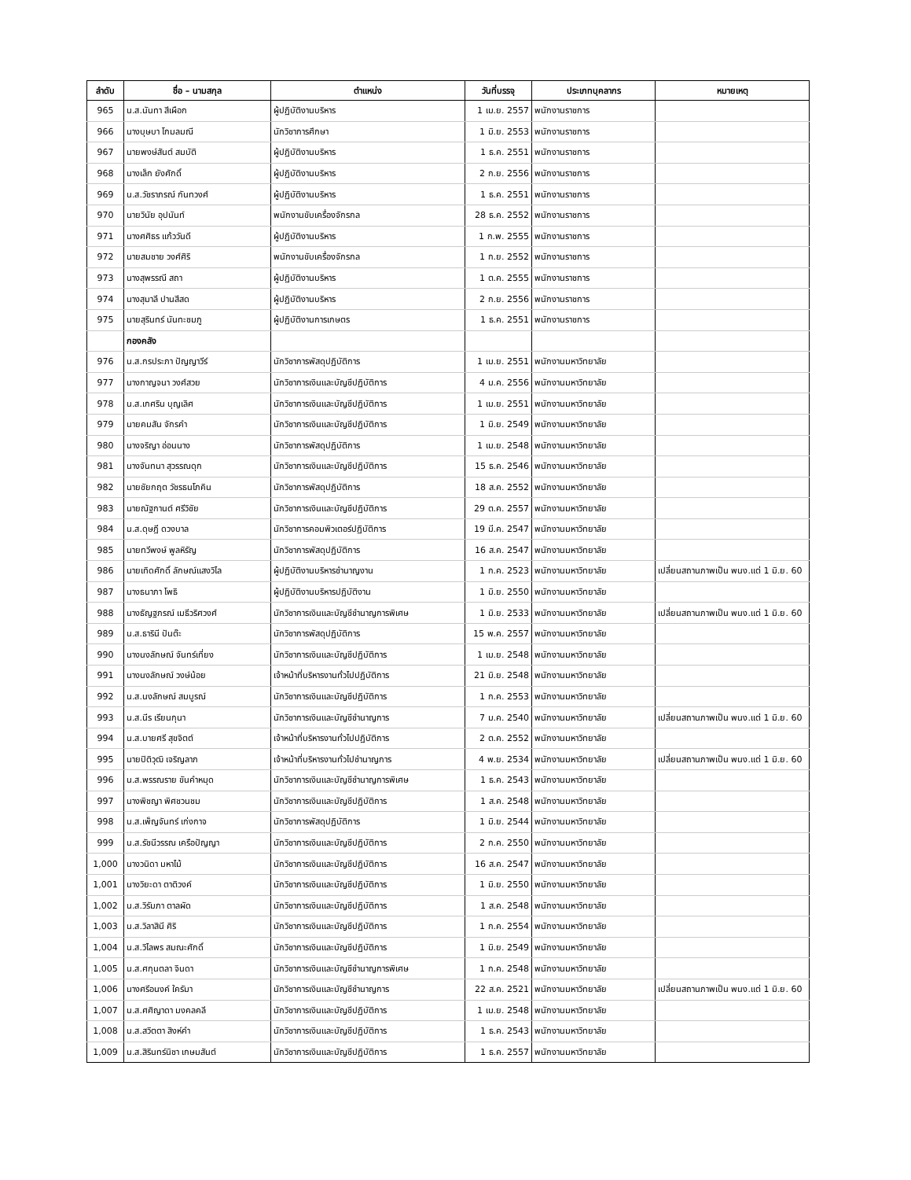| ลำดับ | ชื่อ – นามสกุล | ตำแหน่ง | วันที่บรรจุ | ประเภทบุคลากร | หมายเหตุ |
| --- | --- | --- | --- | --- | --- |
| 965 | น.ส.นันทา สีเผือก | ผู้ปฏิบัติงานบริหาร | 1 เม.ย. 2557 | พนักงานราชการ | |
| 966 | นางบุษบา โกมลมณี | นักวิชาการศึกษา | 1 มิ.ย. 2553 | พนักงานราชการ | |
| 967 | นายพงษ์สันต์ สมบัติ | ผู้ปฏิบัติงานบริหาร | 1 ธ.ค. 2551 | พนักงานราชการ | |
| 968 | นางเล็ก ยังศักดิ์ | ผู้ปฏิบัติงานบริหาร | 2 ก.ย. 2556 | พนักงานราชการ | |
| 969 | น.ส.วัชราภรณ์ กันทวงศ์ | ผู้ปฏิบัติงานบริหาร | 1 ธ.ค. 2551 | พนักงานราชการ | |
| 970 | นายวินัย อุปนันท์ | พนักงานขับเครื่องจักรกล | 28 ธ.ค. 2552 | พนักงานราชการ | |
| 971 | นางศศิธร แก้ววันดี | ผู้ปฏิบัติงานบริหาร | 1 ก.พ. 2555 | พนักงานราชการ | |
| 972 | นายสมชาย วงศ์ศิริ | พนักงานขับเครื่องจักรกล | 1 ก.ย. 2552 | พนักงานราชการ | |
| 973 | นางสุพรรณี สถา | ผู้ปฏิบัติงานบริหาร | 1 ต.ค. 2555 | พนักงานราชการ | |
| 974 | นางสุมาลี ปานสีสด | ผู้ปฏิบัติงานบริหาร | 2 ก.ย. 2556 | พนักงานราชการ | |
| 975 | นายสุรินทร์ นันทะชมภู | ผู้ปฏิบัติงานการเกษตร | 1 ธ.ค. 2551 | พนักงานราชการ | |
| | กองคลัง | | | | |
| 976 | น.ส.กรประภา ปัญญาวีร์ | นักวิชาการพัสดุปฏิบัติการ | 1 เม.ย. 2551 | พนักงานมหาวิทยาลัย | |
| 977 | นางกาญจนา วงศ์สวย | นักวิชาการเงินและบัญชีปฏิบัติการ | 4 ม.ค. 2556 | พนักงานมหาวิทยาลัย | |
| 978 | น.ส.เกศริน บุญเลิศ | นักวิชาการเงินและบัญชีปฏิบัติการ | 1 เม.ย. 2551 | พนักงานมหาวิทยาลัย | |
| 979 | นายคมสัน จักรคำ | นักวิชาการเงินและบัญชีปฏิบัติการ | 1 มิ.ย. 2549 | พนักงานมหาวิทยาลัย | |
| 980 | นางจริญา อ่อนนาง | นักวิชาการพัสดุปฏิบัติการ | 1 เม.ย. 2548 | พนักงานมหาวิทยาลัย | |
| 981 | นางจันทนา สุวรรณดุก | นักวิชาการเงินและบัญชีปฏิบัติการ | 15 ธ.ค. 2546 | พนักงานมหาวิทยาลัย | |
| 982 | นายชัยกฤต วัชรธนโภคิน | นักวิชาการพัสดุปฏิบัติการ | 18 ส.ค. 2552 | พนักงานมหาวิทยาลัย | |
| 983 | นายณัฐกานต์ ศรีวิชัย | นักวิชาการเงินและบัญชีปฏิบัติการ | 29 ต.ค. 2557 | พนักงานมหาวิทยาลัย | |
| 984 | น.ส.ดุษฎี ดวงบาล | นักวิชาการคอมพิวเตอร์ปฏิบัติการ | 19 มี.ค. 2547 | พนักงานมหาวิทยาลัย | |
| 985 | นายทวีพงษ์ พูลหิรัญ | นักวิชาการพัสดุปฏิบัติการ | 16 ส.ค. 2547 | พนักงานมหาวิทยาลัย | |
| 986 | นายเทิดศักดิ์ ลักษณ์แสงวิไล | ผู้ปฏิบัติงานบริหารชำนาญงาน | 1 ก.ค. 2523 | พนักงานมหาวิทยาลัย | เปลี่ยนสถานภาพเป็น พนง.แต่ 1 มิ.ย. 60 |
| 987 | นางธนาภา โพธิ | ผู้ปฏิบัติงานบริหารปฏิบัติงาน | 1 มิ.ย. 2550 | พนักงานมหาวิทยาลัย | |
| 988 | นางธัญฐภรณ์ เมธีวริศวงศ์ | นักวิชาการเงินและบัญชีชำนาญการพิเศษ | 1 มิ.ย. 2533 | พนักงานมหาวิทยาลัย | เปลี่ยนสถานภาพเป็น พนง.แต่ 1 มิ.ย. 60 |
| 989 | น.ส.ธารินี ปันต๊ะ | นักวิชาการพัสดุปฏิบัติการ | 15 พ.ค. 2557 | พนักงานมหาวิทยาลัย | |
| 990 | นางนงลักษณ์ จันทร์เที่ยง | นักวิชาการเงินและบัญชีปฏิบัติการ | 1 เม.ย. 2548 | พนักงานมหาวิทยาลัย | |
| 991 | นางนงลักษณ์ วงษ์น้อย | เจ้าหน้าที่บริหารงานทั่วไปปฏิบัติการ | 21 มิ.ย. 2548 | พนักงานมหาวิทยาลัย | |
| 992 | น.ส.นงลักษณ์ สมบูรณ์ | นักวิชาการเงินและบัญชีปฏิบัติการ | 1 ก.ค. 2553 | พนักงานมหาวิทยาลัย | |
| 993 | น.ส.นีร เรียนกุนา | นักวิชาการเงินและบัญชีชำนาญการ | 7 ม.ค. 2540 | พนักงานมหาวิทยาลัย | เปลี่ยนสถานภาพเป็น พนง.แต่ 1 มิ.ย. 60 |
| 994 | น.ส.บายศรี สุขจิตต์ | เจ้าหน้าที่บริหารงานทั่วไปปฏิบัติการ | 2 ต.ค. 2552 | พนักงานมหาวิทยาลัย | |
| 995 | นายปิติวุฒิ เจริญลาภ | เจ้าหน้าที่บริหารงานทั่วไปชำนาญการ | 4 พ.ย. 2534 | พนักงานมหาวิทยาลัย | เปลี่ยนสถานภาพเป็น พนง.แต่ 1 มิ.ย. 60 |
| 996 | น.ส.พรรณราย ขันคำหมุด | นักวิชาการเงินและบัญชีชำนาญการพิเศษ | 1 ธ.ค. 2543 | พนักงานมหาวิทยาลัย | |
| 997 | นางพิชญา พิศชวนชม | นักวิชาการเงินและบัญชีปฏิบัติการ | 1 ส.ค. 2548 | พนักงานมหาวิทยาลัย | |
| 998 | น.ส.เพ็ญจันทร์ เก่งกาจ | นักวิชาการพัสดุปฏิบัติการ | 1 มิ.ย. 2544 | พนักงานมหาวิทยาลัย | |
| 999 | น.ส.รัชนีวรรณ เครือปัญญา | นักวิชาการเงินและบัญชีปฏิบัติการ | 2 ก.ค. 2550 | พนักงานมหาวิทยาลัย | |
| 1,000 | นางวนิดา มหาไม้ | นักวิชาการเงินและบัญชีปฏิบัติการ | 16 ส.ค. 2547 | พนักงานมหาวิทยาลัย | |
| 1,001 | นางวิยะดา ตาติวงค์ | นักวิชาการเงินและบัญชีปฏิบัติการ | 1 มิ.ย. 2550 | พนักงานมหาวิทยาลัย | |
| 1,002 | น.ส.วิรัมภา ตาลผัด | นักวิชาการเงินและบัญชีปฏิบัติการ | 1 ส.ค. 2548 | พนักงานมหาวิทยาลัย | |
| 1,003 | น.ส.วิลาสินี ศิริ | นักวิชาการเงินและบัญชีปฏิบัติการ | 1 ก.ค. 2554 | พนักงานมหาวิทยาลัย | |
| 1,004 | น.ส.วิไลพร สมณะศักดิ์ | นักวิชาการเงินและบัญชีปฏิบัติการ | 1 มิ.ย. 2549 | พนักงานมหาวิทยาลัย | |
| 1,005 | น.ส.ศกุนตลา จินดา | นักวิชาการเงินและบัญชีชำนาญการพิเศษ | 1 ก.ค. 2548 | พนักงานมหาวิทยาลัย | |
| 1,006 | นางศรีอนงค์ ใครัมา | นักวิชาการเงินและบัญชีชำนาญการ | 22 ส.ค. 2521 | พนักงานมหาวิทยาลัย | เปลี่ยนสถานภาพเป็น พนง.แต่ 1 มิ.ย. 60 |
| 1,007 | น.ส.ศศิญาดา มงคลคลี | นักวิชาการเงินและบัญชีปฏิบัติการ | 1 เม.ย. 2548 | พนักงานมหาวิทยาลัย | |
| 1,008 | น.ส.สวิตตา สิงห์คำ | นักวิชาการเงินและบัญชีปฏิบัติการ | 1 ธ.ค. 2543 | พนักงานมหาวิทยาลัย | |
| 1,009 | น.ส.สิรินทร์นิชา เกษมสันต์ | นักวิชาการเงินและบัญชีปฏิบัติการ | 1 ธ.ค. 2557 | พนักงานมหาวิทยาลัย | |